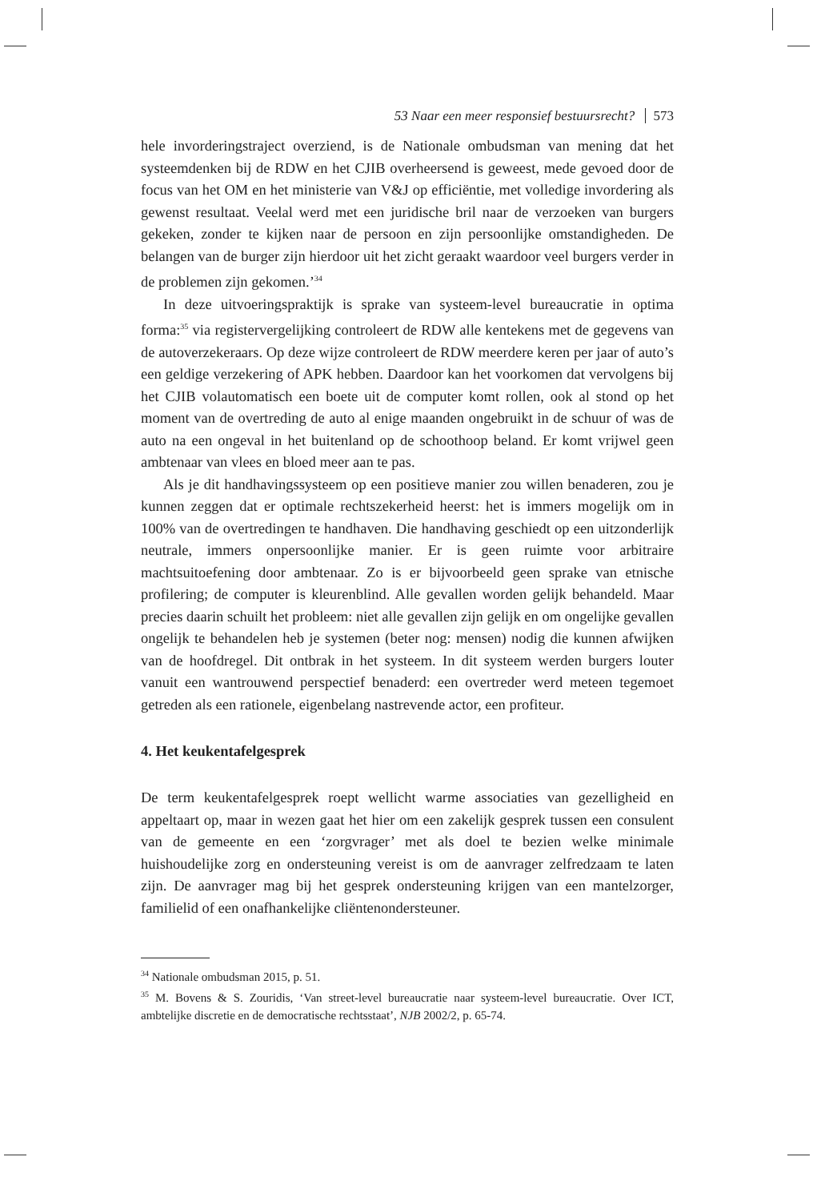53 Naar een meer responsief bestuursrecht? 573
hele invorderingstraject overziend, is de Nationale ombudsman van mening dat het systeemdenken bij de RDW en het CJIB overheersend is geweest, mede gevoed door de focus van het OM en het ministerie van V&J op efficiëntie, met volledige invordering als gewenst resultaat. Veelal werd met een juridische bril naar de verzoeken van burgers gekeken, zonder te kijken naar de persoon en zijn persoonlijke omstandigheden. De belangen van de burger zijn hierdoor uit het zicht geraakt waardoor veel burgers verder in de problemen zijn gekomen.’<sup>34</sup>
In deze uitvoeringspraktijk is sprake van systeem-level bureaucratie in optima forma:<sup>35</sup> via registervergelijking controleert de RDW alle kentekens met de gegevens van de autoverzekeraars. Op deze wijze controleert de RDW meerdere keren per jaar of auto’s een geldige verzekering of APK hebben. Daardoor kan het voorkomen dat vervolgens bij het CJIB volautomatisch een boete uit de computer komt rollen, ook al stond op het moment van de overtreding de auto al enige maanden ongebruikt in de schuur of was de auto na een ongeval in het buitenland op de schoothoop beland. Er komt vrijwel geen ambtenaar van vlees en bloed meer aan te pas.
Als je dit handhavingssysteem op een positieve manier zou willen benaderen, zou je kunnen zeggen dat er optimale rechtszekerheid heerst: het is immers mogelijk om in 100% van de overtredingen te handhaven. Die handhaving geschiedt op een uitzonderlijk neutrale, immers onpersoonlijke manier. Er is geen ruimte voor arbitraire machtsuitoefening door ambtenaar. Zo is er bijvoorbeeld geen sprake van etnische profilering; de computer is kleurenblind. Alle gevallen worden gelijk behandeld. Maar precies daarin schuilt het probleem: niet alle gevallen zijn gelijk en om ongelijke gevallen ongelijk te behandelen heb je systemen (beter nog: mensen) nodig die kunnen afwijken van de hoofdregel. Dit ontbrak in het systeem. In dit systeem werden burgers louter vanuit een wantrouwend perspectief benaderd: een overtreder werd meteen tegemoet getreden als een rationele, eigenbelang nastrevende actor, een profiteur.
4. Het keukentafelgesprek
De term keukentafelgesprek roept wellicht warme associaties van gezelligheid en appeltaart op, maar in wezen gaat het hier om een zakelijk gesprek tussen een consulent van de gemeente en een ‘zorgvrager’ met als doel te bezien welke minimale huishoudelijke zorg en ondersteuning vereist is om de aanvrager zelfredzaam te laten zijn. De aanvrager mag bij het gesprek ondersteuning krijgen van een mantelzorger, familielid of een onafhankelijke cliëntenondersteuner.
<sup>34</sup> Nationale ombudsman 2015, p. 51.
<sup>35</sup> M. Bovens & S. Zouridis, ‘Van street-level bureaucratie naar systeem-level bureaucratie. Over ICT, ambtelijke discretie en de democratische rechtsstaat’, NJB 2002/2, p. 65-74.